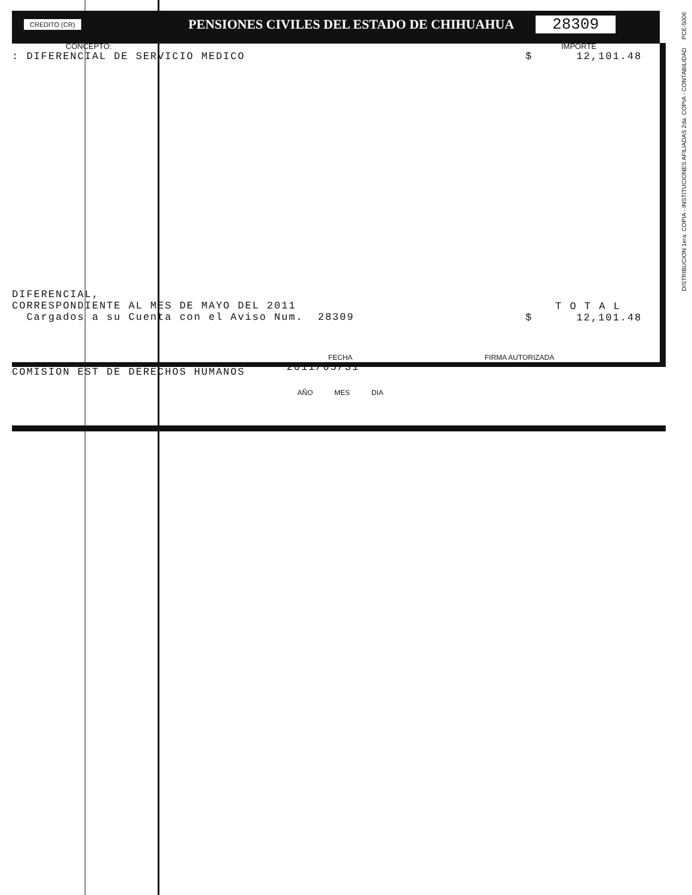CREDITO (CR)
PENSIONES CIVILES DEL ESTADO DE CHIHUAHUA
28309
CONCEPTO:
: DIFERENCIAL DE SERVICIO MEDICO
DIFERENCIAL, CORRESPONDIENTE AL MES DE MAYO DEL 2011 Cargados a su Cuenta con el Aviso Num. 28309
IMPORTE
$ 12,101.48
T O T A L
$ 12,101.48
COMISION EST DE DERECHOS HUMANOS
FECHA
2011/05/31
AÑO MES DIA
FIRMA AUTORIZADA
DISTRIBUCION 1era. COPIA - INSTITUCIONES AFILIADAS 2da. COPIA - CONTABILIDAD PCE-5006